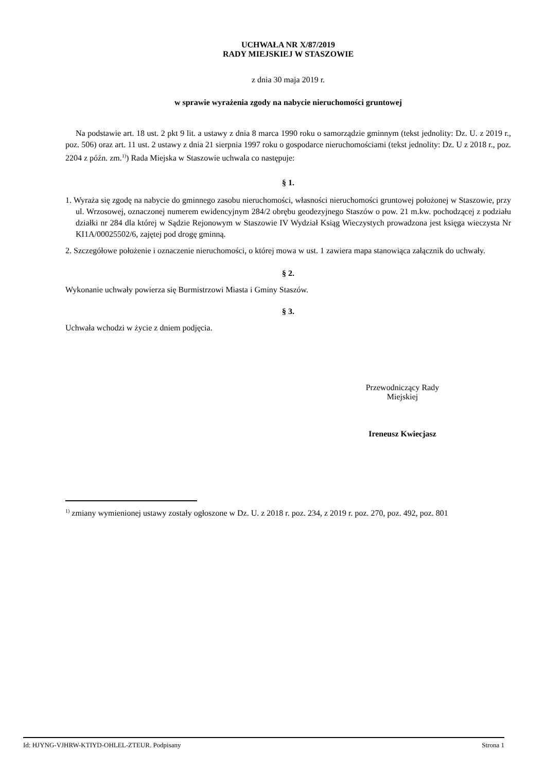UCHWAŁA NR X/87/2019
RADY MIEJSKIEJ W STASZOWIE
z dnia 30 maja 2019 r.
w sprawie wyrażenia zgody na nabycie nieruchomości gruntowej
Na podstawie art. 18 ust. 2 pkt 9 lit. a ustawy z dnia 8 marca 1990 roku o samorządzie gminnym (tekst jednolity: Dz. U. z 2019 r., poz. 506) oraz art. 11 ust. 2 ustawy z dnia 21 sierpnia 1997 roku o gospodarce nieruchomościami (tekst jednolity: Dz. U z 2018 r., poz. 2204 z późn. zm.<sup>1)</sup>) Rada Miejska w Staszowie uchwala co następuje:
§ 1.
1. Wyraża się zgodę na nabycie do gminnego zasobu nieruchomości, własności nieruchomości gruntowej położonej w Staszowie, przy ul. Wrzosowej, oznaczonej numerem ewidencyjnym 284/2 obrębu geodezyjnego Staszów o pow. 21 m.kw. pochodzącej z podziału działki nr 284 dla której w Sądzie Rejonowym w Staszowie IV Wydział Ksiąg Wieczystych prowadzona jest księga wieczysta Nr KI1A/00025502/6, zajętej pod drogę gminną.
2. Szczegółowe położenie i oznaczenie nieruchomości, o której mowa w ust. 1 zawiera mapa stanowiąca załącznik do uchwały.
§ 2.
Wykonanie uchwały powierza się Burmistrzowi Miasta i Gminy Staszów.
§ 3.
Uchwała wchodzi w życie z dniem podjęcia.
Przewodniczący Rady
Miejskiej
Ireneusz Kwiecjasz
<sup>1)</sup> zmiany wymienionej ustawy zostały ogłoszone w Dz. U. z 2018 r. poz. 234, z 2019 r. poz. 270, poz. 492, poz. 801
Id: HJYNG-VJHRW-KTIYD-OHLEL-ZTEUR. Podpisany Strona 1